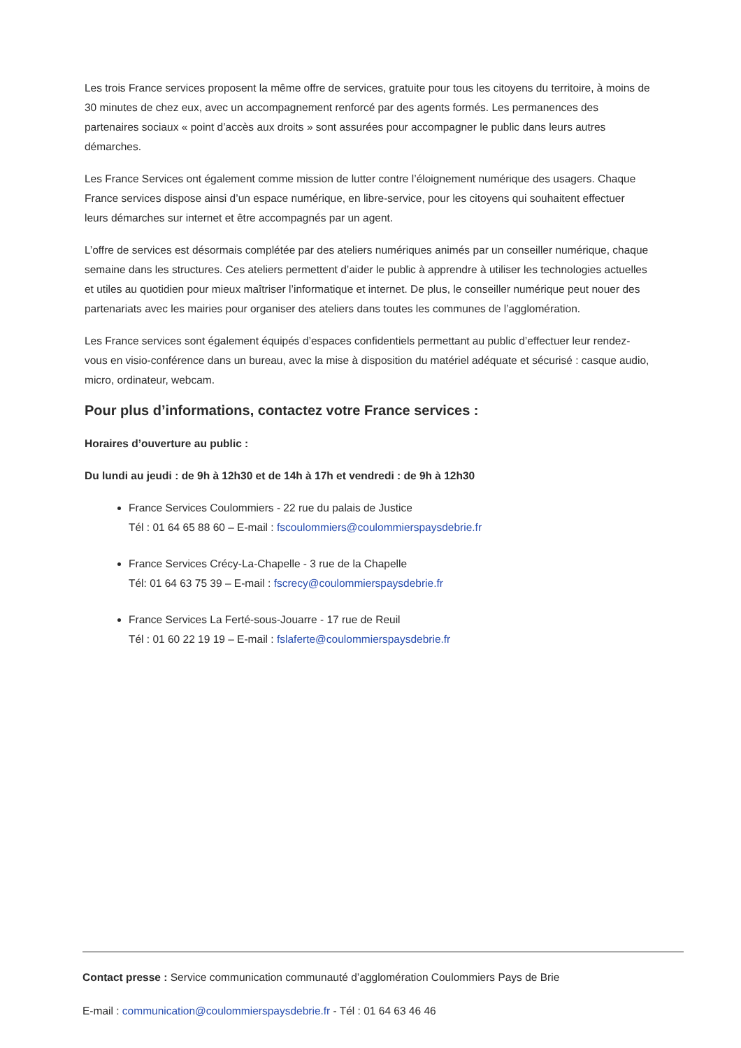Les trois France services proposent la même offre de services, gratuite pour tous les citoyens du territoire, à moins de 30 minutes de chez eux, avec un accompagnement renforcé par des agents formés. Les permanences des partenaires sociaux « point d’accès aux droits » sont assurées pour accompagner le public dans leurs autres démarches.
Les France Services ont également comme mission de lutter contre l’éloignement numérique des usagers. Chaque France services dispose ainsi d’un espace numérique, en libre-service, pour les citoyens qui souhaitent effectuer leurs démarches sur internet et être accompagnés par un agent.
L’offre de services est désormais complétée par des ateliers numériques animés par un conseiller numérique, chaque semaine dans les structures. Ces ateliers permettent d’aider le public à apprendre à utiliser les technologies actuelles et utiles au quotidien pour mieux maîtriser l’informatique et internet. De plus, le conseiller numérique peut nouer des partenariats avec les mairies pour organiser des ateliers dans toutes les communes de l’agglomération.
Les France services sont également équipés d’espaces confidentiels permettant au public d’effectuer leur rendez-vous en visio-conférence dans un bureau, avec la mise à disposition du matériel adéquate et sécurisé : casque audio, micro, ordinateur, webcam.
Pour plus d’informations, contactez votre France services :
Horaires d’ouverture au public :
Du lundi au jeudi : de 9h à 12h30 et de 14h à 17h et vendredi : de 9h à 12h30
France Services Coulommiers - 22 rue du palais de Justice
Tél : 01 64 65 88 60 – E-mail : fscoulommiers@coulommierspaysdebrie.fr
France Services Crécy-La-Chapelle - 3 rue de la Chapelle
Tél: 01 64 63 75 39 – E-mail : fscrecy@coulommierspaysdebrie.fr
France Services La Ferté-sous-Jouarre - 17 rue de Reuil
Tél : 01 60 22 19 19 – E-mail : fslaferte@coulommierspaysdebrie.fr
Contact presse : Service communication communauté d’agglomération Coulommiers Pays de Brie
E-mail : communication@coulommierspaysdebrie.fr - Tél : 01 64 63 46 46